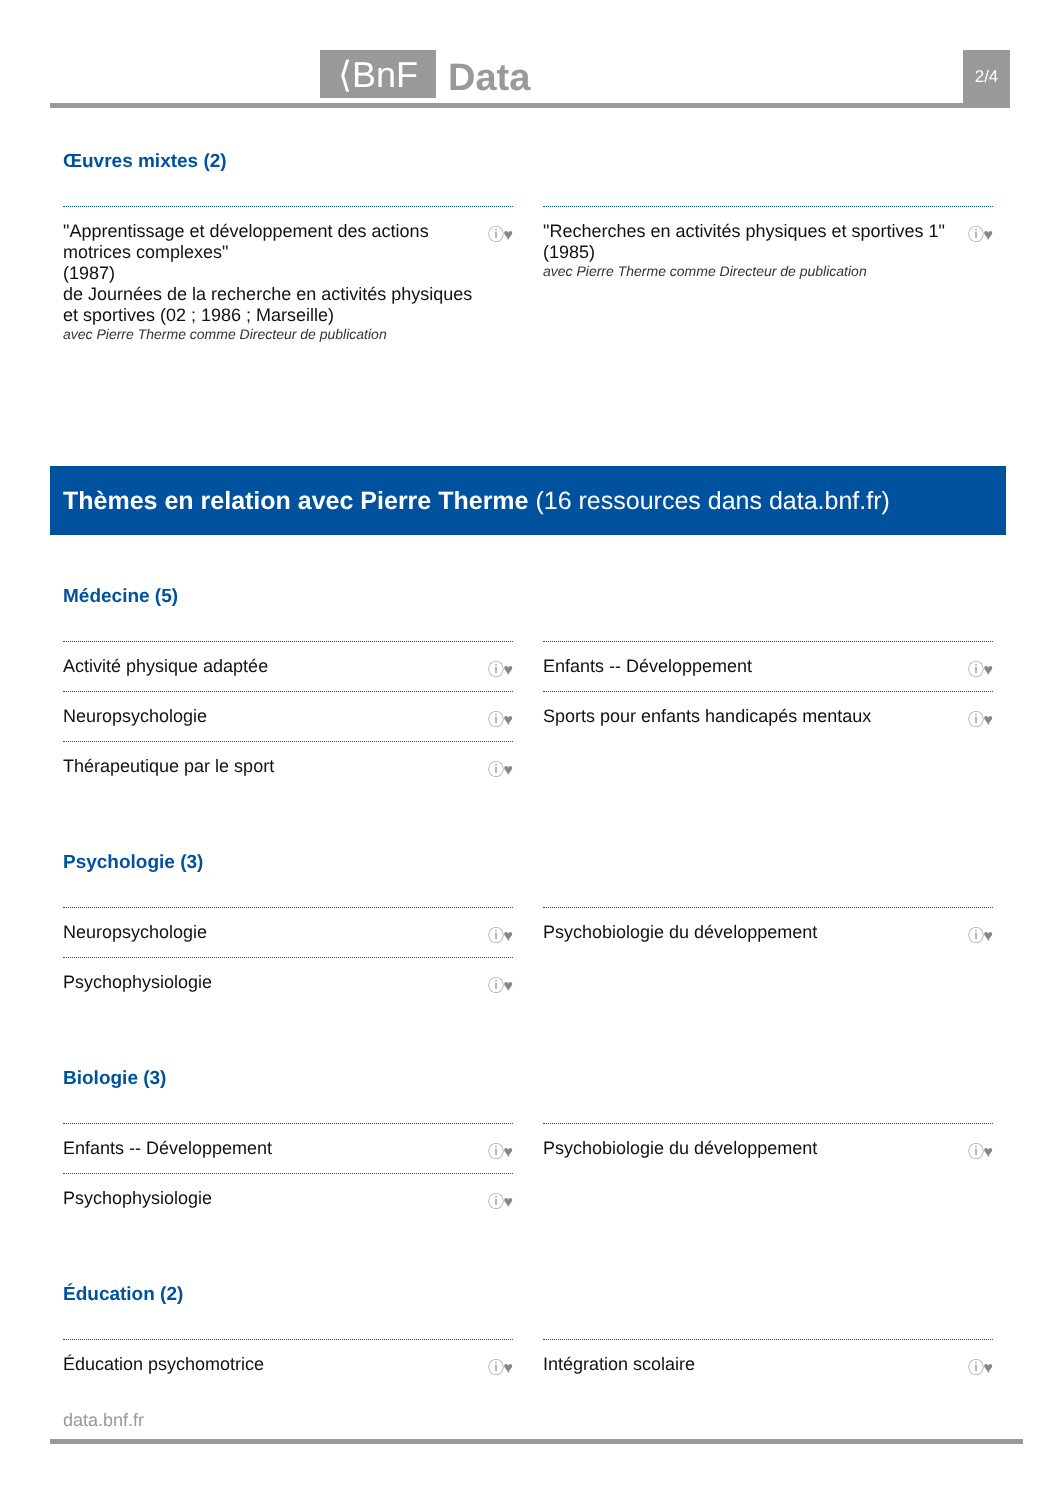⟨BnF Data 2/4
Œuvres mixtes (2)
"Apprentissage et développement des actions motrices complexes"
(1987)
de Journées de la recherche en activités physiques et sportives (02 ; 1986 ; Marseille)
avec Pierre Therme comme Directeur de publication
ⓘ♥
"Recherches en activités physiques et sportives 1"
(1985)
avec Pierre Therme comme Directeur de publication
ⓘ♥
Thèmes en relation avec Pierre Therme (16 ressources dans data.bnf.fr)
Médecine (5)
Activité physique adaptée ⓘ♥
Neuropsychologie ⓘ♥
Thérapeutique par le sport ⓘ♥
Enfants -- Développement ⓘ♥
Sports pour enfants handicapés mentaux ⓘ♥
Psychologie (3)
Neuropsychologie ⓘ♥
Psychophysiologie ⓘ♥
Psychobiologie du développement ⓘ♥
Biologie (3)
Enfants -- Développement ⓘ♥
Psychophysiologie ⓘ♥
Psychobiologie du développement ⓘ♥
Éducation (2)
Éducation psychomotrice ⓘ♥
Intégration scolaire ⓘ♥
data.bnf.fr